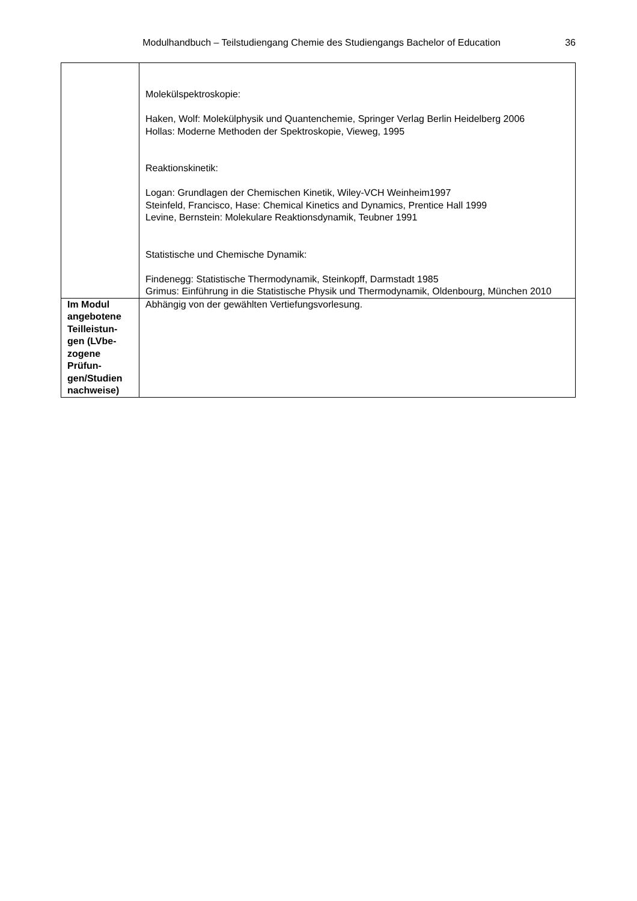Modulhandbuch – Teilstudiengang Chemie des Studiengangs Bachelor of Education 36
| | Molekülspektroskopie: Haken, Wolf: Molekülphysik und Quantenchemie, Springer Verlag Berlin Heidelberg 2006 Hollas: Moderne Methoden der Spektroskopie, Vieweg, 1995 Reaktionskinetik: Logan: Grundlagen der Chemischen Kinetik, Wiley-VCH Weinheim1997 Steinfeld, Francisco, Hase: Chemical Kinetics and Dynamics, Prentice Hall 1999 Levine, Bernstein: Molekulare Reaktionsdynamik, Teubner 1991 Statistische und Chemische Dynamik: Findenegg: Statistische Thermodynamik, Steinkopff, Darmstadt 1985 Grimus: Einführung in die Statistische Physik und Thermodynamik, Oldenbourg, München 2010 |
| Im Modul angebotene Teilleistun-gen (LVbe-zogene Prüfun-gen/Studien nachweise) | Abhängig von der gewählten Vertiefungsvorlesung. |